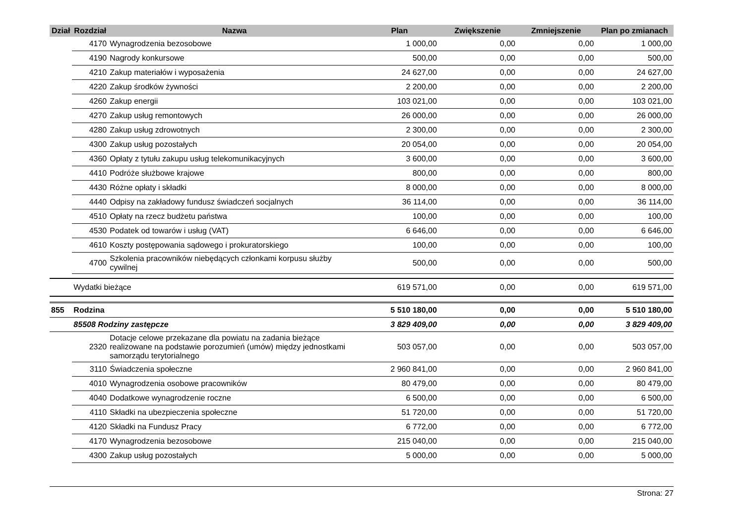| Dział | Rozdział | Nazwa | Plan | Zwiększenie | Zmniejszenie | Plan po zmianach |
| --- | --- | --- | --- | --- | --- | --- |
| | 4170 | Wynagrodzenia bezosobowe | 1 000,00 | 0,00 | 0,00 | 1 000,00 |
| | 4190 | Nagrody konkursowe | 500,00 | 0,00 | 0,00 | 500,00 |
| | 4210 | Zakup materiałów i wyposażenia | 24 627,00 | 0,00 | 0,00 | 24 627,00 |
| | 4220 | Zakup środków żywności | 2 200,00 | 0,00 | 0,00 | 2 200,00 |
| | 4260 | Zakup energii | 103 021,00 | 0,00 | 0,00 | 103 021,00 |
| | 4270 | Zakup usług remontowych | 26 000,00 | 0,00 | 0,00 | 26 000,00 |
| | 4280 | Zakup usług zdrowotnych | 2 300,00 | 0,00 | 0,00 | 2 300,00 |
| | 4300 | Zakup usług pozostałych | 20 054,00 | 0,00 | 0,00 | 20 054,00 |
| | 4360 | Opłaty z tytułu zakupu usług telekomunikacyjnych | 3 600,00 | 0,00 | 0,00 | 3 600,00 |
| | 4410 | Podróże służbowe krajowe | 800,00 | 0,00 | 0,00 | 800,00 |
| | 4430 | Różne opłaty i składki | 8 000,00 | 0,00 | 0,00 | 8 000,00 |
| | 4440 | Odpisy na zakładowy fundusz świadczeń socjalnych | 36 114,00 | 0,00 | 0,00 | 36 114,00 |
| | 4510 | Opłaty na rzecz budżetu państwa | 100,00 | 0,00 | 0,00 | 100,00 |
| | 4530 | Podatek od towarów i usług (VAT) | 6 646,00 | 0,00 | 0,00 | 6 646,00 |
| | 4610 | Koszty postępowania sądowego i prokuratorskiego | 100,00 | 0,00 | 0,00 | 100,00 |
| | 4700 | Szkolenia pracowników niebędących członkami korpusu służby cywilnej | 500,00 | 0,00 | 0,00 | 500,00 |
| | Wydatki bieżące | | 619 571,00 | 0,00 | 0,00 | 619 571,00 |
| 855 | Rodzina | | 5 510 180,00 | 0,00 | 0,00 | 5 510 180,00 |
| | 85508 Rodziny zastępcze | | 3 829 409,00 | 0,00 | 0,00 | 3 829 409,00 |
| | 2320 | Dotacje celowe przekazane dla powiatu na zadania bieżące realizowane na podstawie porozumień (umów) między jednostkami samorządu terytorialnego | 503 057,00 | 0,00 | 0,00 | 503 057,00 |
| | 3110 | Świadczenia społeczne | 2 960 841,00 | 0,00 | 0,00 | 2 960 841,00 |
| | 4010 | Wynagrodzenia osobowe pracowników | 80 479,00 | 0,00 | 0,00 | 80 479,00 |
| | 4040 | Dodatkowe wynagrodzenie roczne | 6 500,00 | 0,00 | 0,00 | 6 500,00 |
| | 4110 | Składki na ubezpieczenia społeczne | 51 720,00 | 0,00 | 0,00 | 51 720,00 |
| | 4120 | Składki na Fundusz Pracy | 6 772,00 | 0,00 | 0,00 | 6 772,00 |
| | 4170 | Wynagrodzenia bezosobowe | 215 040,00 | 0,00 | 0,00 | 215 040,00 |
| | 4300 | Zakup usług pozostałych | 5 000,00 | 0,00 | 0,00 | 5 000,00 |
Strona: 27